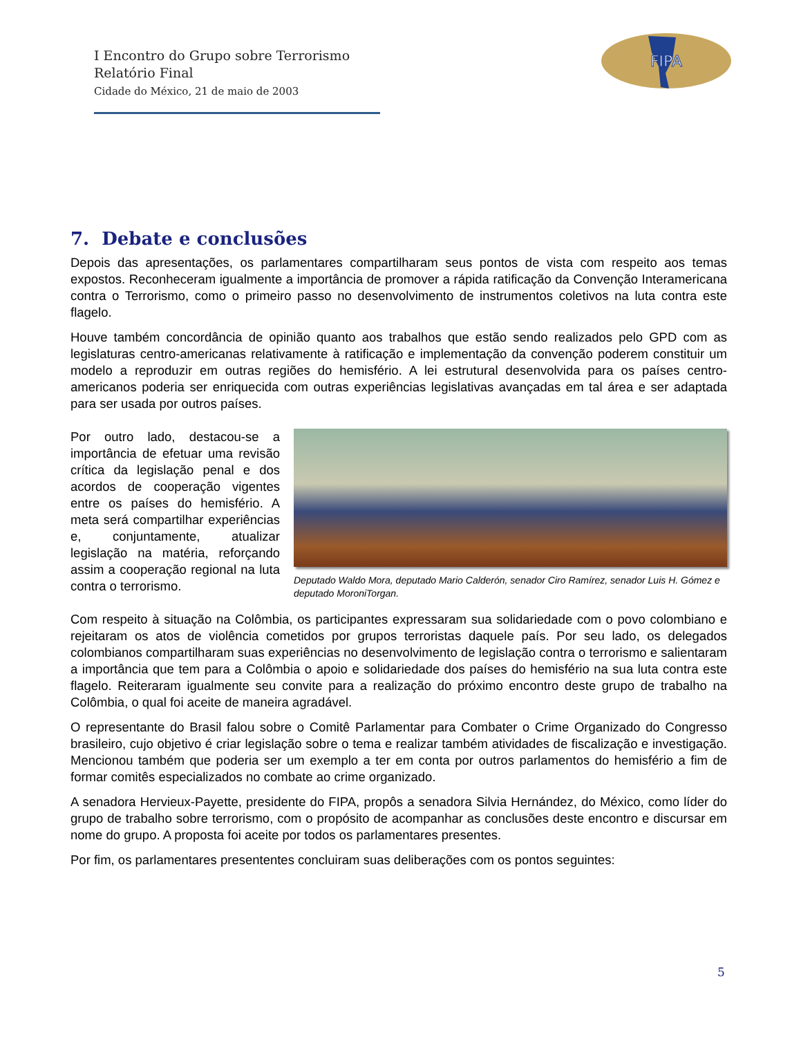I Encontro do Grupo sobre Terrorismo
Relatório Final
Cidade do México, 21 de maio de 2003
FIPA
7. Debate e conclusões
Depois das apresentações, os parlamentares compartilharam seus pontos de vista com respeito aos temas expostos. Reconheceram igualmente a importância de promover a rápida ratificação da Convenção Interamericana contra o Terrorismo, como o primeiro passo no desenvolvimento de instrumentos coletivos na luta contra este flagelo.
Houve também concordância de opinião quanto aos trabalhos que estão sendo realizados pelo GPD com as legislaturas centro-americanas relativamente à ratificação e implementação da convenção poderem constituir um modelo a reproduzir em outras regiões do hemisfério. A lei estrutural desenvolvida para os países centro-americanos poderia ser enriquecida com outras experiências legislativas avançadas em tal área e ser adaptada para ser usada por outros países.
Por outro lado, destacou-se a importância de efetuar uma revisão crítica da legislação penal e dos acordos de cooperação vigentes entre os países do hemisfério. A meta será compartilhar experiências e, conjuntamente, atualizar legislação na matéria, reforçando assim a cooperação regional na luta contra o terrorismo.
Deputado Waldo Mora, deputado Mario Calderón, senador Ciro Ramírez, senador Luis H. Gómez e deputado MoroniTorgan.
Com respeito à situação na Colômbia, os participantes expressaram sua solidariedade com o povo colombiano e rejeitaram os atos de violência cometidos por grupos terroristas daquele país. Por seu lado, os delegados colombianos compartilharam suas experiências no desenvolvimento de legislação contra o terrorismo e salientaram a importância que tem para a Colômbia o apoio e solidariedade dos países do hemisfério na sua luta contra este flagelo. Reiteraram igualmente seu convite para a realização do próximo encontro deste grupo de trabalho na Colômbia, o qual foi aceite de maneira agradável.
O representante do Brasil falou sobre o Comitê Parlamentar para Combater o Crime Organizado do Congresso brasileiro, cujo objetivo é criar legislação sobre o tema e realizar também atividades de fiscalização e investigação. Mencionou também que poderia ser um exemplo a ter em conta por outros parlamentos do hemisfério a fim de formar comitês especializados no combate ao crime organizado.
A senadora Hervieux-Payette, presidente do FIPA, propôs a senadora Silvia Hernández, do México, como líder do grupo de trabalho sobre terrorismo, com o propósito de acompanhar as conclusões deste encontro e discursar em nome do grupo. A proposta foi aceite por todos os parlamentares presentes.
Por fim, os parlamentares presententes concluiram suas deliberações com os pontos seguintes:
5